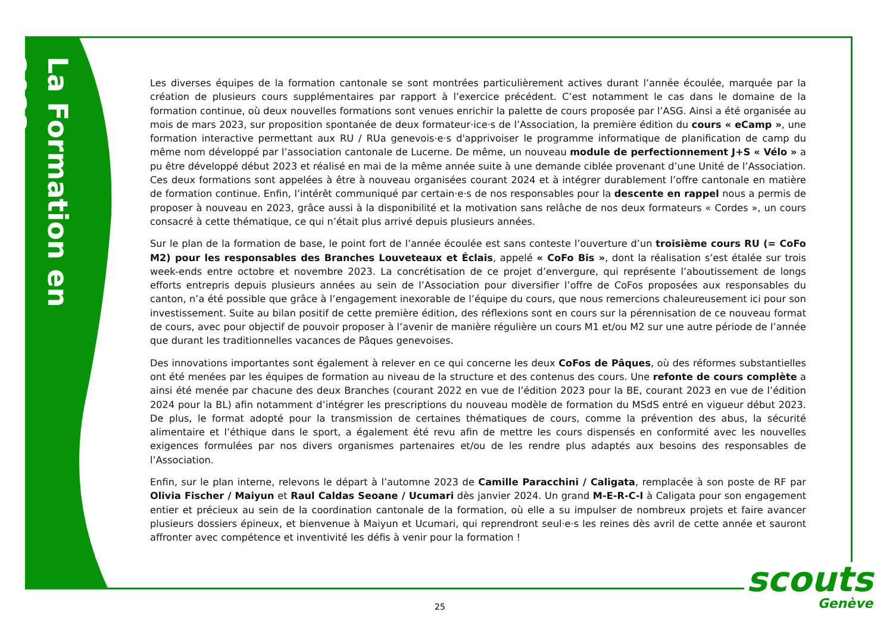La Formation en 2023
Les diverses équipes de la formation cantonale se sont montrées particulièrement actives durant l’année écoulée, marquée par la création de plusieurs cours supplémentaires par rapport à l’exercice précédent. C’est notamment le cas dans le domaine de la formation continue, où deux nouvelles formations sont venues enrichir la palette de cours proposée par l’ASG. Ainsi a été organisée au mois de mars 2023, sur proposition spontanée de deux formateur·ice·s de l’Association, la première édition du cours « eCamp », une formation interactive permettant aux RU / RUa genevois·e·s d'apprivoiser le programme informatique de planification de camp du même nom développé par l’association cantonale de Lucerne. De même, un nouveau module de perfectionnement J+S « Vélo » a pu être développé début 2023 et réalisé en mai de la même année suite à une demande ciblée provenant d’une Unité de l’Association. Ces deux formations sont appelées à être à nouveau organisées courant 2024 et à intégrer durablement l’offre cantonale en matière de formation continue. Enfin, l’intérêt communiqué par certain·e·s de nos responsables pour la descente en rappel nous a permis de proposer à nouveau en 2023, grâce aussi à la disponibilité et la motivation sans relâche de nos deux formateurs « Cordes », un cours consacré à cette thématique, ce qui n’était plus arrivé depuis plusieurs années.
Sur le plan de la formation de base, le point fort de l’année écoulée est sans conteste l’ouverture d’un troisième cours RU (= CoFo M2) pour les responsables des Branches Louveteaux et Éclais, appelé « CoFo Bis », dont la réalisation s’est étalée sur trois week-ends entre octobre et novembre 2023. La concrétisation de ce projet d’envergure, qui représente l’aboutissement de longs efforts entrepris depuis plusieurs années au sein de l’Association pour diversifier l’offre de CoFos proposées aux responsables du canton, n’a été possible que grâce à l’engagement inexorable de l’équipe du cours, que nous remercions chaleureusement ici pour son investissement. Suite au bilan positif de cette première édition, des réflexions sont en cours sur la pérennisation de ce nouveau format de cours, avec pour objectif de pouvoir proposer à l’avenir de manière régulière un cours M1 et/ou M2 sur une autre période de l’année que durant les traditionnelles vacances de Pâques genevoises.
Des innovations importantes sont également à relever en ce qui concerne les deux CoFos de Pâques, où des réformes substantielles ont été menées par les équipes de formation au niveau de la structure et des contenus des cours. Une refonte de cours complète a ainsi été menée par chacune des deux Branches (courant 2022 en vue de l’édition 2023 pour la BE, courant 2023 en vue de l’édition 2024 pour la BL) afin notamment d’intégrer les prescriptions du nouveau modèle de formation du MSdS entré en vigueur début 2023. De plus, le format adopté pour la transmission de certaines thématiques de cours, comme la prévention des abus, la sécurité alimentaire et l’éthique dans le sport, a également été revu afin de mettre les cours dispensés en conformité avec les nouvelles exigences formulées par nos divers organismes partenaires et/ou de les rendre plus adaptés aux besoins des responsables de l’Association.
Enfin, sur le plan interne, relevons le départ à l’automne 2023 de Camille Paracchini / Caligata, remplacée à son poste de RF par Olivia Fischer / Maiyun et Raul Caldas Seoane / Ucumari dès janvier 2024. Un grand M-E-R-C-I à Caligata pour son engagement entier et précieux au sein de la coordination cantonale de la formation, où elle a su impulser de nombreux projets et faire avancer plusieurs dossiers épineux, et bienvenue à Maiyun et Ucumari, qui reprendront seul·e·s les reines dès avril de cette année et sauront affronter avec compétence et inventivité les défis à venir pour la formation !
25
scouts
Genève